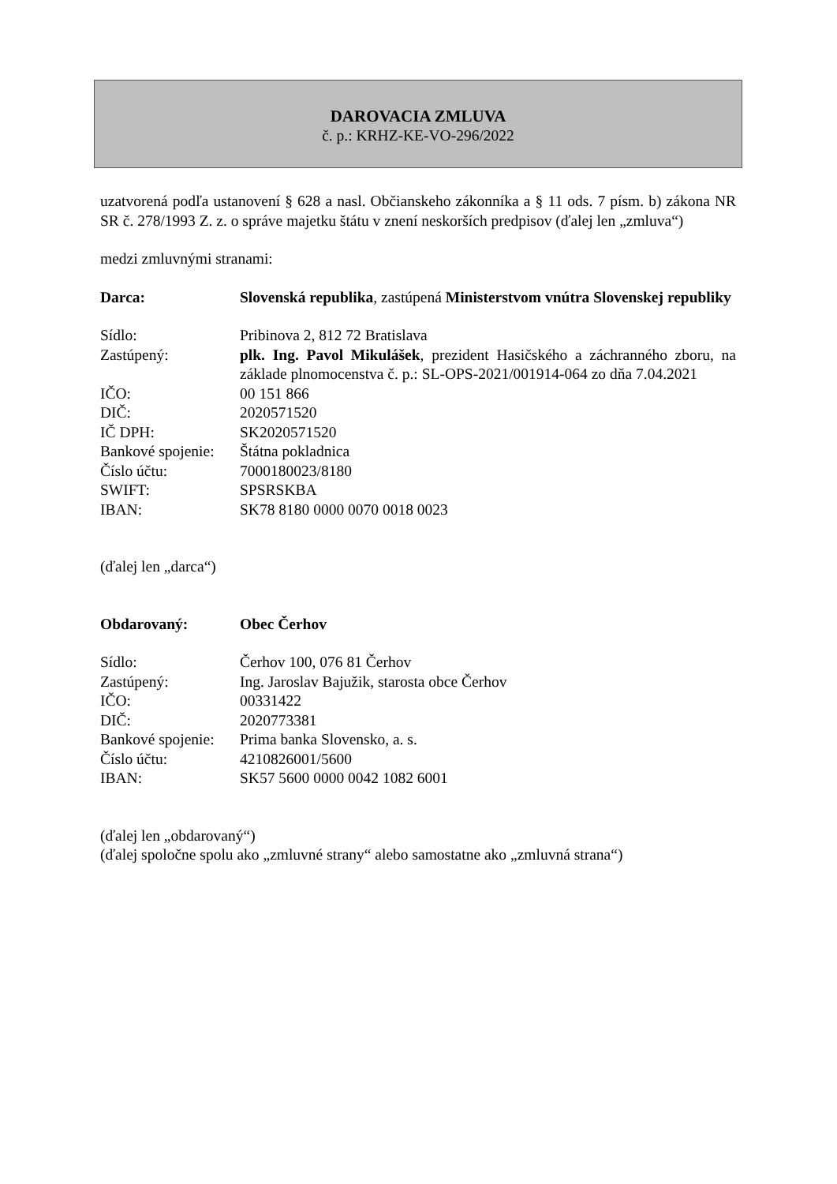DAROVACIA ZMLUVA
č. p.: KRHZ-KE-VO-296/2022
uzatvorená podľa ustanovení § 628 a nasl. Občianskeho zákonníka a § 11 ods. 7 písm. b) zákona NR SR č. 278/1993 Z. z. o správe majetku štátu v znení neskorších predpisov (ďalej len „zmluva“)
medzi zmluvnými stranami:
Darca: Slovenská republika, zastúpená Ministerstvom vnútra Slovenskej republiky
Sídlo: Pribinova 2, 812 72 Bratislava
Zastúpený: plk. Ing. Pavol Mikulášek, prezident Hasičského a záchranného zboru, na základe plnomocenstva č. p.: SL-OPS-2021/001914-064 zo dňa 7.04.2021
IČO: 00 151 866
DIČ: 2020571520
IČ DPH: SK2020571520
Bankové spojenie:
Štátna pokladnica
Číslo účtu: 7000180023/8180
SWIFT: SPSRSKBA
IBAN: SK78 8180 0000 0070 0018 0023
(ďalej len „darca“)
Obdarovaný: Obec Čerhov
Sídlo: Čerhov 100, 076 81 Čerhov
Zastúpený: Ing. Jaroslav Bajužik, starosta obce Čerhov
IČO: 00331422
DIČ: 2020773381
Bankové spojenie:
Prima banka Slovensko, a. s.
Číslo účtu: 4210826001/5600
IBAN: SK57 5600 0000 0042 1082 6001
(ďalej len „obdarovaný“)
(ďalej spoločne spolu ako „zmluvné strany“ alebo samostatne ako „zmluvná strana“)